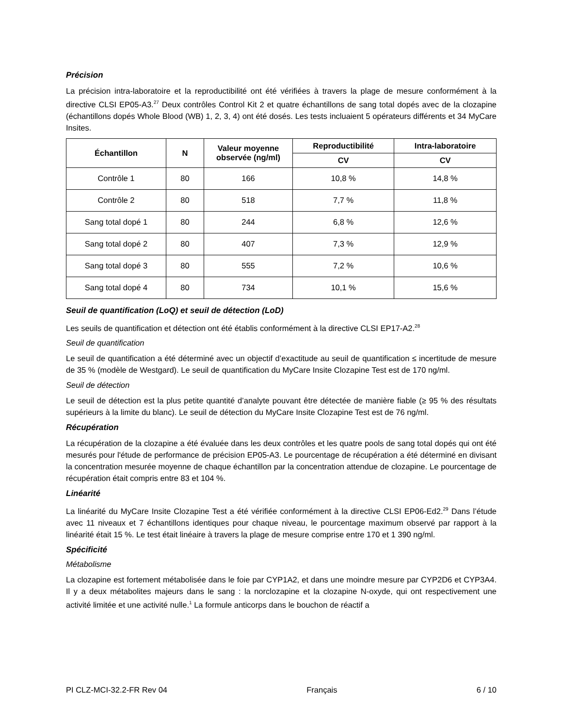Précision
La précision intra-laboratoire et la reproductibilité ont été vérifiées à travers la plage de mesure conformément à la directive CLSI EP05-A3.<sup>27</sup> Deux contrôles Control Kit 2 et quatre échantillons de sang total dopés avec de la clozapine (échantillons dopés Whole Blood (WB) 1, 2, 3, 4) ont été dosés. Les tests incluaient 5 opérateurs différents et 34 MyCare Insites.
| Échantillon | N | Valeur moyenne observée (ng/ml) | Reproductibilité | Intra-laboratoire |
| --- | --- | --- | --- | --- |
| | | | CV | CV |
| Contrôle 1 | 80 | 166 | 10,8 % | 14,8 % |
| Contrôle 2 | 80 | 518 | 7,7 % | 11,8 % |
| Sang total dopé 1 | 80 | 244 | 6,8 % | 12,6 % |
| Sang total dopé 2 | 80 | 407 | 7,3 % | 12,9 % |
| Sang total dopé 3 | 80 | 555 | 7,2 % | 10,6 % |
| Sang total dopé 4 | 80 | 734 | 10,1 % | 15,6 % |
Seuil de quantification (LoQ) et seuil de détection (LoD)
Les seuils de quantification et détection ont été établis conformément à la directive CLSI EP17-A2.<sup>28</sup>
Seuil de quantification
Le seuil de quantification a été déterminé avec un objectif d’exactitude au seuil de quantification ≤ incertitude de mesure de 35 % (modèle de Westgard). Le seuil de quantification du MyCare Insite Clozapine Test est de 170 ng/ml.
Seuil de détection
Le seuil de détection est la plus petite quantité d’analyte pouvant être détectée de manière fiable (≥ 95 % des résultats supérieurs à la limite du blanc). Le seuil de détection du MyCare Insite Clozapine Test est de 76 ng/ml.
Récupération
La récupération de la clozapine a été évaluée dans les deux contrôles et les quatre pools de sang total dopés qui ont été mesurés pour l'étude de performance de précision EP05-A3. Le pourcentage de récupération a été déterminé en divisant la concentration mesurée moyenne de chaque échantillon par la concentration attendue de clozapine. Le pourcentage de récupération était compris entre 83 et 104 %.
Linéarité
La linéarité du MyCare Insite Clozapine Test a été vérifiée conformément à la directive CLSI EP06-Ed2.<sup>29</sup> Dans l’étude avec 11 niveaux et 7 échantillons identiques pour chaque niveau, le pourcentage maximum observé par rapport à la linéarité était 15 %. Le test était linéaire à travers la plage de mesure comprise entre 170 et 1 390 ng/ml.
Spécificité
Métabolisme
La clozapine est fortement métabolisée dans le foie par CYP1A2, et dans une moindre mesure par CYP2D6 et CYP3A4. Il y a deux métabolites majeurs dans le sang : la norclozapine et la clozapine N-oxyde, qui ont respectivement une activité limitée et une activité nulle.<sup>1</sup> La formule anticorps dans le bouchon de réactif a
PI CLZ-MCI-32.2-FR Rev 04 Français 6 / 10